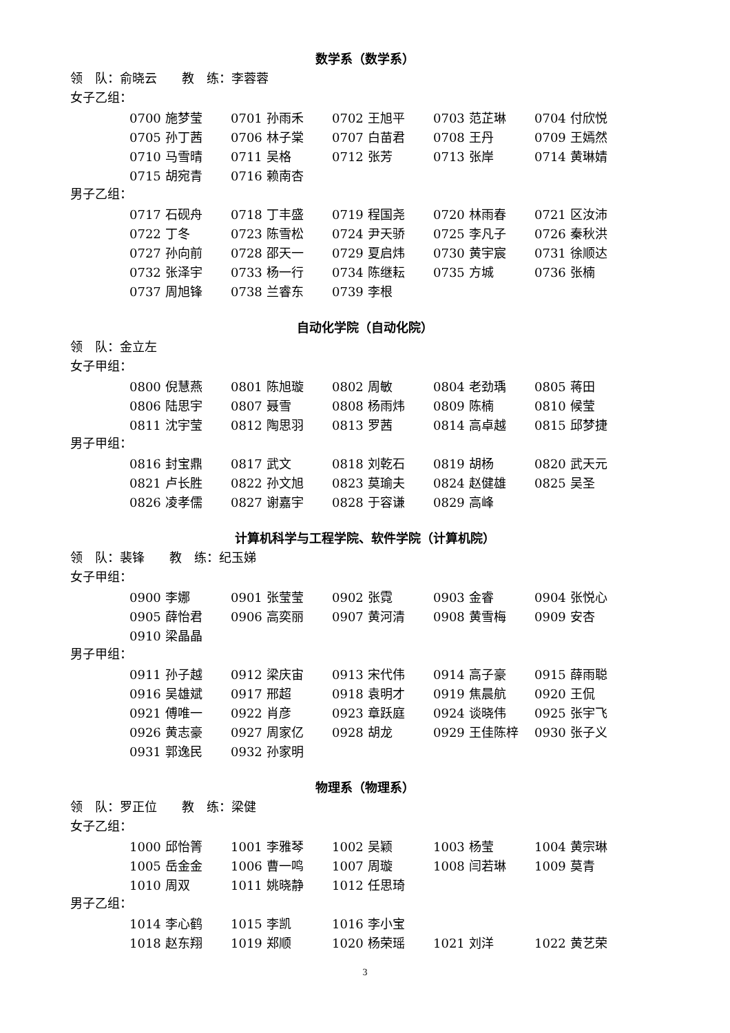数学系（数学系）
领　队：俞晓云　　教　练：李蓉蓉
女子乙组：
| 0700 施梦莹 | 0701 孙雨禾 | 0702 王旭平 | 0703 范芷琳 | 0704 付欣悦 |
| 0705 孙丁茜 | 0706 林子棠 | 0707 白苗君 | 0708 王丹 | 0709 王嫣然 |
| 0710 马雪晴 | 0711 吴格 | 0712 张芳 | 0713 张岸 | 0714 黄琳婧 |
| 0715 胡宛青 | 0716 赖南杏 | | | |
男子乙组：
| 0717 石砚舟 | 0718 丁丰盛 | 0719 程国尧 | 0720 林雨春 | 0721 区汝沛 |
| 0722 丁冬 | 0723 陈雪松 | 0724 尹天骄 | 0725 李凡子 | 0726 秦秋洪 |
| 0727 孙向前 | 0728 邵天一 | 0729 夏启炜 | 0730 黄宇宸 | 0731 徐顺达 |
| 0732 张泽宇 | 0733 杨一行 | 0734 陈继耘 | 0735 方城 | 0736 张楠 |
| 0737 周旭锋 | 0738 兰睿东 | 0739 李根 | | |
自动化学院（自动化院）
领　队：金立左
女子甲组：
| 0800 倪慧燕 | 0801 陈旭璇 | 0802 周敏 | 0804 老劲瑀 | 0805 蒋田 |
| 0806 陆思宇 | 0807 聂雪 | 0808 杨雨炜 | 0809 陈楠 | 0810 候莹 |
| 0811 沈宇莹 | 0812 陶思羽 | 0813 罗茜 | 0814 高卓越 | 0815 邱梦捷 |
男子甲组：
| 0816 封宝鼎 | 0817 武文 | 0818 刘乾石 | 0819 胡杨 | 0820 武天元 |
| 0821 卢长胜 | 0822 孙文旭 | 0823 莫瑜夫 | 0824 赵健雄 | 0825 吴圣 |
| 0826 凌孝儒 | 0827 谢嘉宇 | 0828 于容谦 | 0829 高峰 | |
计算机科学与工程学院、软件学院（计算机院）
领　队：裴锋　　教　练：纪玉娣
女子甲组：
| 0900 李娜 | 0901 张莹莹 | 0902 张霓 | 0903 金睿 | 0904 张悦心 |
| 0905 薛怡君 | 0906 高奕丽 | 0907 黄河清 | 0908 黄雪梅 | 0909 安杏 |
| 0910 梁晶晶 | | | | |
男子甲组：
| 0911 孙子越 | 0912 梁庆宙 | 0913 宋代伟 | 0914 高子豪 | 0915 薛雨聪 |
| 0916 吴雄斌 | 0917 邢超 | 0918 袁明才 | 0919 焦晨航 | 0920 王侃 |
| 0921 傅唯一 | 0922 肖彦 | 0923 章跃庭 | 0924 谈晓伟 | 0925 张宇飞 |
| 0926 黄志豪 | 0927 周家亿 | 0928 胡龙 | 0929 王佳陈梓 | 0930 张子义 |
| 0931 郭逸民 | 0932 孙家明 | | | |
物理系（物理系）
领　队：罗正位　　教　练：梁健
女子乙组：
| 1000 邱怡箐 | 1001 李雅琴 | 1002 吴颖 | 1003 杨莹 | 1004 黄宗琳 |
| 1005 岳金金 | 1006 曹一鸣 | 1007 周璇 | 1008 闫若琳 | 1009 莫青 |
| 1010 周双 | 1011 姚晓静 | 1012 任思琦 | | |
男子乙组：
| 1014 李心鹤 | 1015 李凯 | 1016 李小宝 | | |
| 1018 赵东翔 | 1019 郑顺 | 1020 杨荣瑶 | 1021 刘洋 | 1022 黄艺荣 |
3